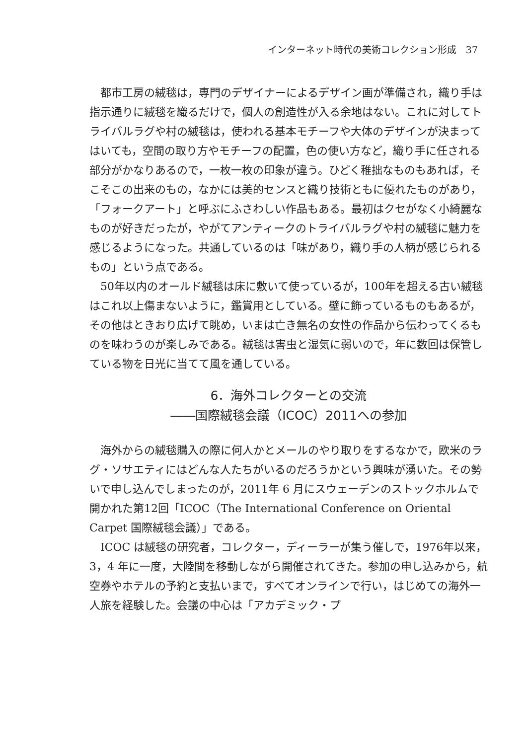インターネット時代の美術コレクション形成　37
都市工房の絨毯は，専門のデザイナーによるデザイン画が準備され，織り手は指示通りに絨毯を織るだけで，個人の創造性が入る余地はない。これに対してトライバルラグや村の絨毯は，使われる基本モチーフや大体のデザインが決まってはいても，空間の取り方やモチーフの配置，色の使い方など，織り手に任される部分がかなりあるので，一枚一枚の印象が違う。ひどく稚拙なものもあれば，そこそこの出来のもの，なかには美的センスと織り技術ともに優れたものがあり，「フォークアート」と呼ぶにふさわしい作品もある。最初はクセがなく小綺麗なものが好きだったが，やがてアンティークのトライバルラグや村の絨毯に魅力を感じるようになった。共通しているのは「味があり，織り手の人柄が感じられるもの」という点である。
50年以内のオールド絨毯は床に敷いて使っているが，100年を超える古い絨毯はこれ以上傷まないように，鑑賞用としている。壁に飾っているものもあるが，その他はときおり広げて眺め，いまは亡き無名の女性の作品から伝わってくるものを味わうのが楽しみである。絨毯は害虫と湿気に弱いので，年に数回は保管している物を日光に当てて風を通している。
6．海外コレクターとの交流
――国際絨毯会議（ICOC）2011への参加
海外からの絨毯購入の際に何人かとメールのやり取りをするなかで，欧米のラグ・ソサエティにはどんな人たちがいるのだろうかという興味が湧いた。その勢いで申し込んでしまったのが，2011年 6 月にスウェーデンのストックホルムで開かれた第12回「ICOC（The International Conference on Oriental Carpet 国際絨毯会議）」である。
ICOC は絨毯の研究者，コレクター，ディーラーが集う催しで，1976年以来，3，4 年に一度，大陸間を移動しながら開催されてきた。参加の申し込みから，航空券やホテルの予約と支払いまで，すべてオンラインで行い，はじめての海外一人旅を経験した。会議の中心は「アカデミック・プ